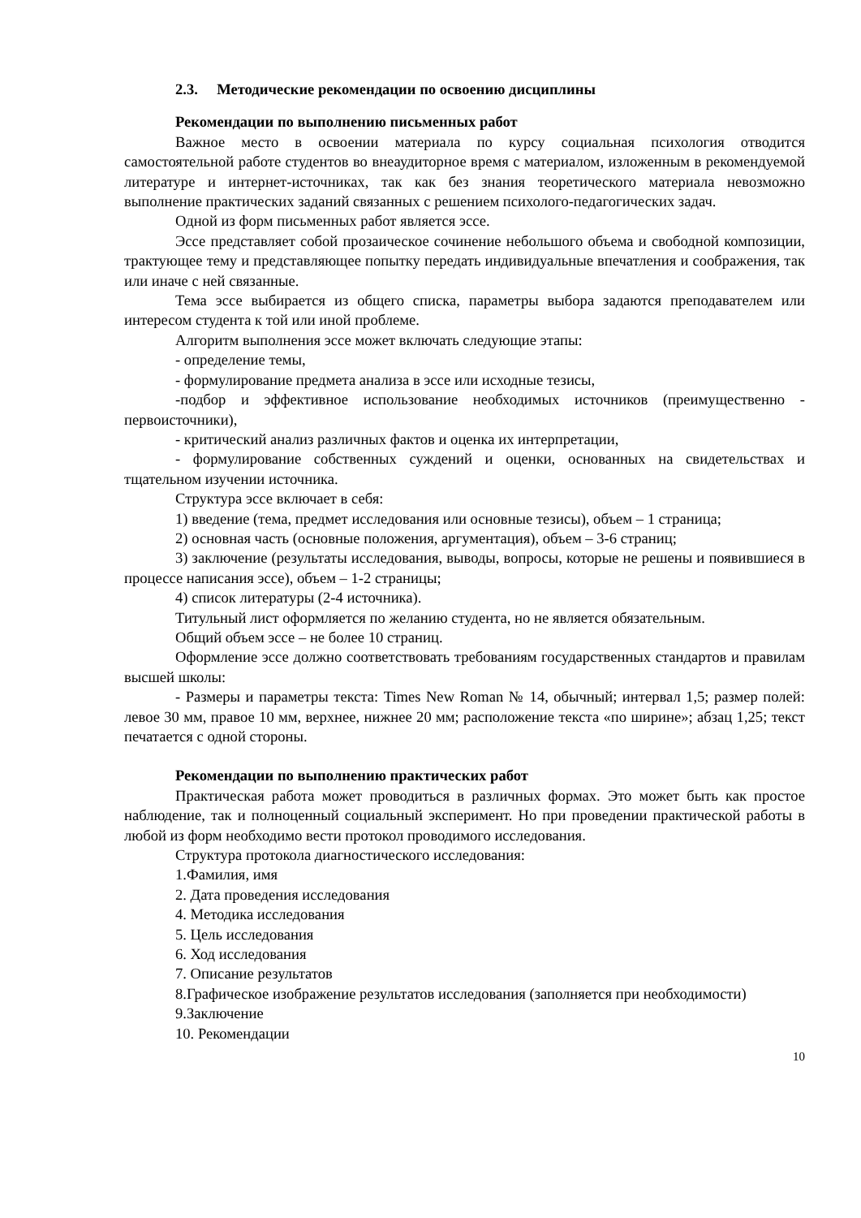2.3. Методические рекомендации по освоению дисциплины
Рекомендации по выполнению письменных работ
Важное место в освоении материала по курсу социальная психология отводится самостоятельной работе студентов во внеаудиторное время с материалом, изложенным в рекомендуемой литературе и интернет-источниках, так как без знания теоретического материала невозможно выполнение практических заданий связанных с решением психолого-педагогических задач.
Одной из форм письменных работ является эссе.
Эссе представляет собой прозаическое сочинение небольшого объема и свободной композиции, трактующее тему и представляющее попытку передать индивидуальные впечатления и соображения, так или иначе с ней связанные.
Тема эссе выбирается из общего списка, параметры выбора задаются преподавателем или интересом студента к той или иной проблеме.
Алгоритм выполнения эссе может включать следующие этапы:
- определение темы,
- формулирование предмета анализа в эссе или исходные тезисы,
-подбор и эффективное использование необходимых источников (преимущественно - первоисточники),
- критический анализ различных фактов и оценка их интерпретации,
- формулирование собственных суждений и оценки, основанных на свидетельствах и тщательном изучении источника.
Структура эссе включает в себя:
1) введение (тема, предмет исследования или основные тезисы), объем – 1 страница;
2) основная часть (основные положения, аргументация), объем – 3-6 страниц;
3) заключение (результаты исследования, выводы, вопросы, которые не решены и появившиеся в процессе написания эссе), объем – 1-2 страницы;
4) список литературы (2-4 источника).
Титульный лист оформляется по желанию студента, но не является обязательным.
Общий объем эссе – не более 10 страниц.
Оформление эссе должно соответствовать требованиям государственных стандартов и правилам высшей школы:
- Размеры и параметры текста: Times New Roman № 14, обычный; интервал 1,5; размер полей: левое 30 мм, правое 10 мм, верхнее, нижнее 20 мм; расположение текста «по ширине»; абзац 1,25; текст печатается с одной стороны.
Рекомендации по выполнению практических работ
Практическая работа может проводиться в различных формах. Это может быть как простое наблюдение, так и полноценный социальный эксперимент. Но при проведении практической работы в любой из форм необходимо вести протокол проводимого исследования.
Структура протокола диагностического исследования:
1.Фамилия, имя
2. Дата проведения исследования
4. Методика исследования
5. Цель исследования
6. Ход исследования
7. Описание результатов
8.Графическое изображение результатов исследования (заполняется при необходимости)
9.Заключение
10. Рекомендации
10